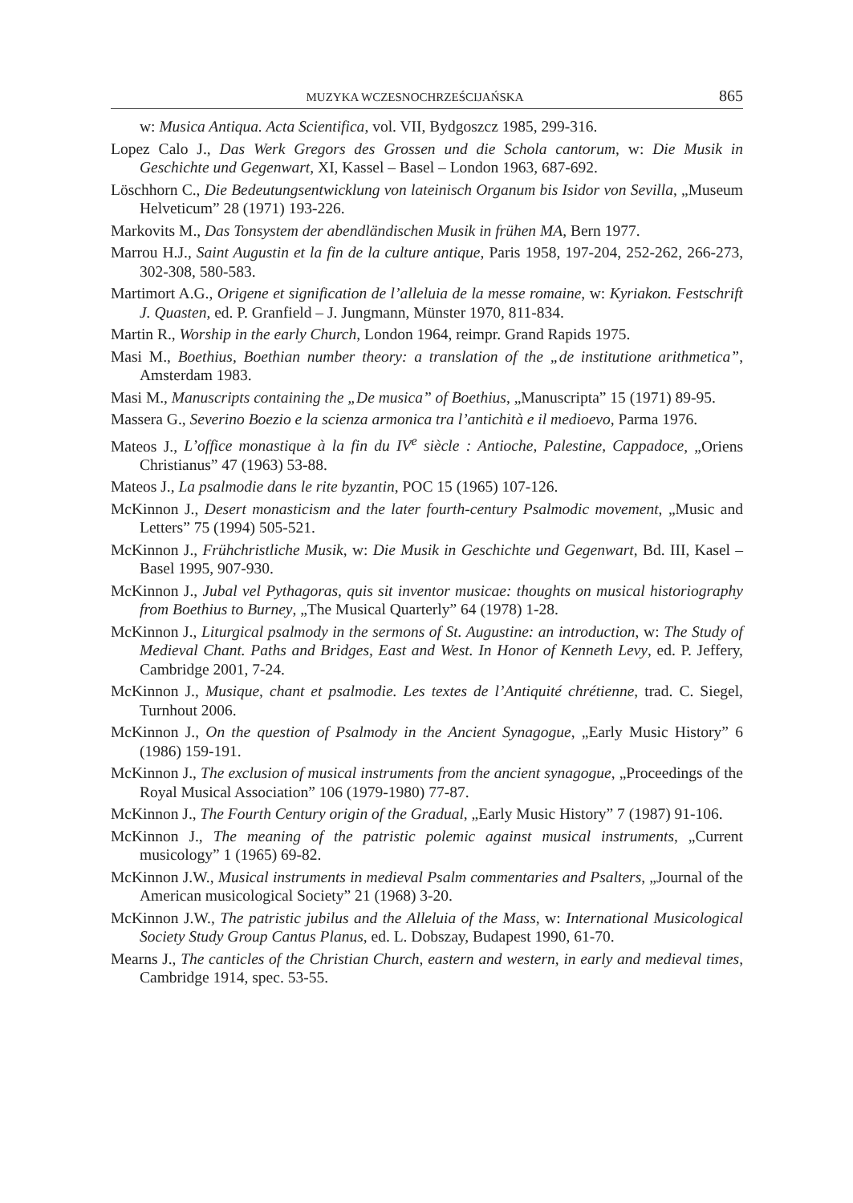MUZYKA WCZESNOCHRZEŚCIJAŃSKA 865
w: Musica Antiqua. Acta Scientifica, vol. VII, Bydgoszcz 1985, 299-316.
Lopez Calo J., Das Werk Gregors des Grossen und die Schola cantorum, w: Die Musik in Geschichte und Gegenwart, XI, Kassel – Basel – London 1963, 687-692.
Löschhorn C., Die Bedeutungsentwicklung von lateinisch Organum bis Isidor von Sevilla, „Museum Helveticum” 28 (1971) 193-226.
Markovits M., Das Tonsystem der abendländischen Musik in frühen MA, Bern 1977.
Marrou H.J., Saint Augustin et la fin de la culture antique, Paris 1958, 197-204, 252-262, 266-273, 302-308, 580-583.
Martimort A.G., Origene et signification de l’alleluia de la messe romaine, w: Kyriakon. Festschrift J. Quasten, ed. P. Granfield – J. Jungmann, Münster 1970, 811-834.
Martin R., Worship in the early Church, London 1964, reimpr. Grand Rapids 1975.
Masi M., Boethius, Boethian number theory: a translation of the „de institutione arithmetica”, Amsterdam 1983.
Masi M., Manuscripts containing the „De musica” of Boethius, „Manuscripta” 15 (1971) 89-95.
Massera G., Severino Boezio e la scienza armonica tra l’antichità e il medioevo, Parma 1976.
Mateos J., L’office monastique à la fin du IV<sup>e</sup> siècle : Antioche, Palestine, Cappadoce, „Oriens Christianus” 47 (1963) 53-88.
Mateos J., La psalmodie dans le rite byzantin, POC 15 (1965) 107-126.
McKinnon J., Desert monasticism and the later fourth-century Psalmodic movement, „Music and Letters” 75 (1994) 505-521.
McKinnon J., Frühchristliche Musik, w: Die Musik in Geschichte und Gegenwart, Bd. III, Kasel – Basel 1995, 907-930.
McKinnon J., Jubal vel Pythagoras, quis sit inventor musicae: thoughts on musical historiography from Boethius to Burney, „The Musical Quarterly” 64 (1978) 1-28.
McKinnon J., Liturgical psalmody in the sermons of St. Augustine: an introduction, w: The Study of Medieval Chant. Paths and Bridges, East and West. In Honor of Kenneth Levy, ed. P. Jeffery, Cambridge 2001, 7-24.
McKinnon J., Musique, chant et psalmodie. Les textes de l’Antiquité chrétienne, trad. C. Siegel, Turnhout 2006.
McKinnon J., On the question of Psalmody in the Ancient Synagogue, „Early Music History” 6 (1986) 159-191.
McKinnon J., The exclusion of musical instruments from the ancient synagogue, „Proceedings of the Royal Musical Association” 106 (1979-1980) 77-87.
McKinnon J., The Fourth Century origin of the Gradual, „Early Music History” 7 (1987) 91-106.
McKinnon J., The meaning of the patristic polemic against musical instruments, „Current musicology” 1 (1965) 69-82.
McKinnon J.W., Musical instruments in medieval Psalm commentaries and Psalters, „Journal of the American musicological Society” 21 (1968) 3-20.
McKinnon J.W., The patristic jubilus and the Alleluia of the Mass, w: International Musicological Society Study Group Cantus Planus, ed. L. Dobszay, Budapest 1990, 61-70.
Mearns J., The canticles of the Christian Church, eastern and western, in early and medieval times, Cambridge 1914, spec. 53-55.